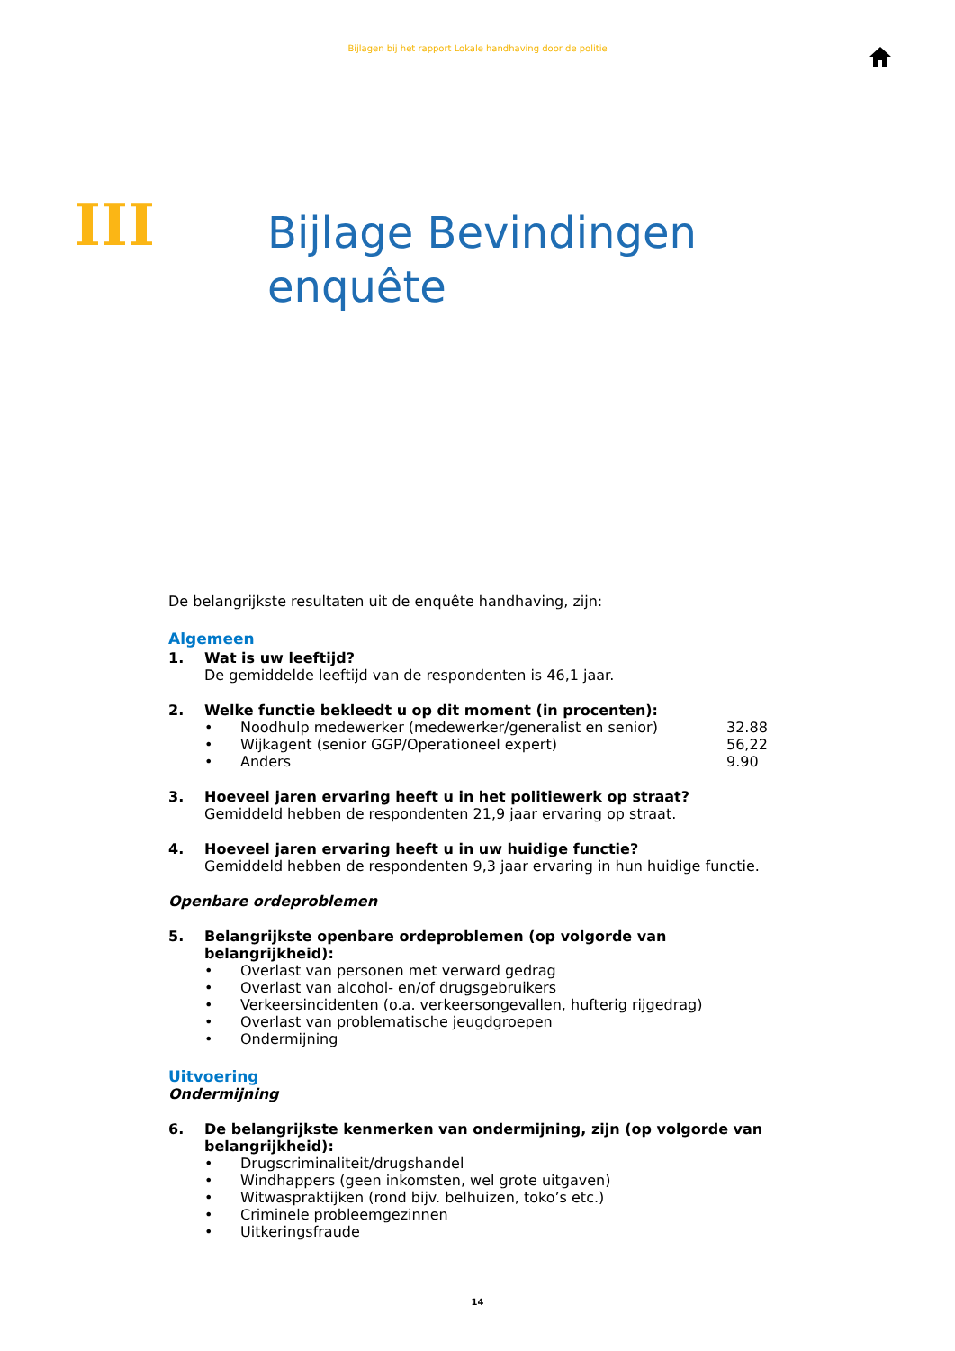Bijlagen bij het rapport Lokale handhaving door de politie
III
Bijlage Bevindingen
enquête
De belangrijkste resultaten uit de enquête handhaving, zijn:
Algemeen
1. Wat is uw leeftijd?
De gemiddelde leeftijd van de respondenten is 46,1 jaar.
2. Welke functie bekleedt u op dit moment (in procenten):
• Noodhulp medewerker (medewerker/generalist en senior) 32.88
• Wijkagent (senior GGP/Operationeel expert) 56,22
• Anders 9.90
3. Hoeveel jaren ervaring heeft u in het politiewerk op straat?
Gemiddeld hebben de respondenten 21,9 jaar ervaring op straat.
4. Hoeveel jaren ervaring heeft u in uw huidige functie?
Gemiddeld hebben de respondenten 9,3 jaar ervaring in hun huidige functie.
Openbare ordeproblemen
5. Belangrijkste openbare ordeproblemen (op volgorde van belangrijkheid):
• Overlast van personen met verward gedrag
• Overlast van alcohol- en/of drugsgebruikers
• Verkeersincidenten (o.a. verkeersongevallen, hufterig rijgedrag)
• Overlast van problematische jeugdgroepen
• Ondermijning
Uitvoering
Ondermijning
6. De belangrijkste kenmerken van ondermijning, zijn (op volgorde van belangrijkheid):
• Drugscriminaliteit/drugshandel
• Windhappers (geen inkomsten, wel grote uitgaven)
• Witwaspraktijken (rond bijv. belhuizen, toko’s etc.)
• Criminele probleemgezinnen
• Uitkeringsfraude
14